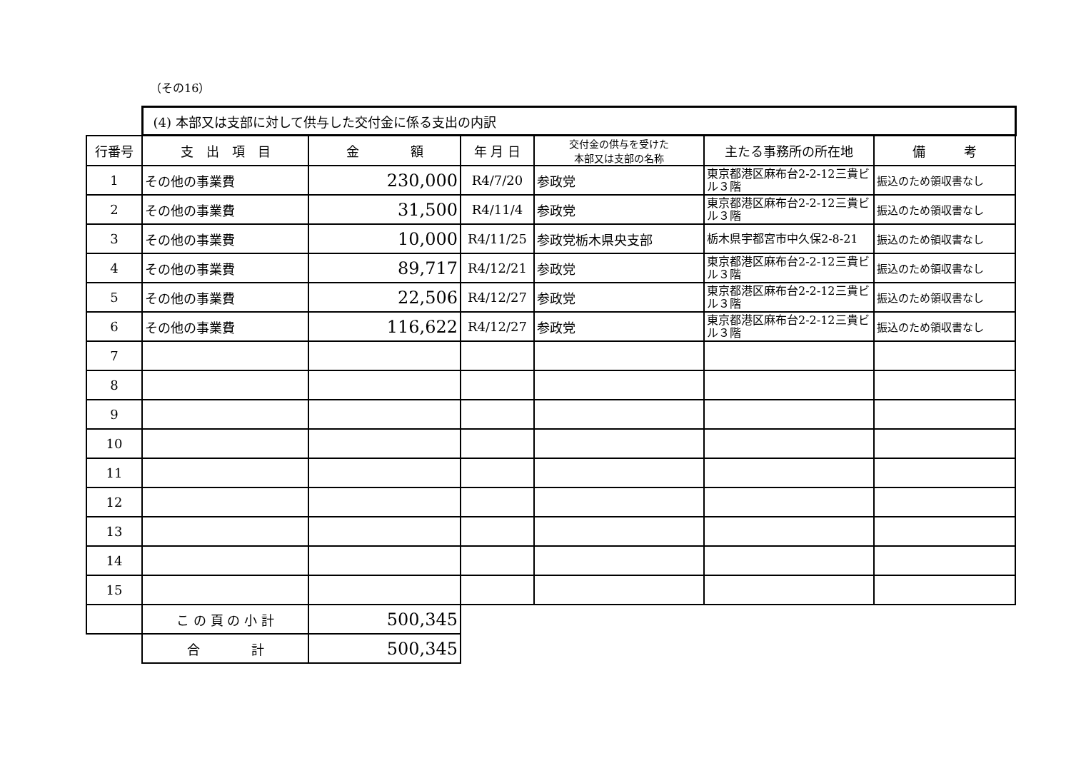（その16）
| | (4) 本部又は支部に対して供与した交付金に係る支出の内訳 | | | | | |
| 行番号 | 支 出 項 目 | 金 額 | 年 月 日 | 交付金の供与を受けた 本部又は支部の名称 | 主たる事務所の所在地 | 備 考 |
| 1 | その他の事業費 | 230,000 | R4/7/20 | 参政党 | 東京都港区麻布台2-2-12三貴ビル３階 | 振込のため領収書なし |
| 2 | その他の事業費 | 31,500 | R4/11/4 | 参政党 | 東京都港区麻布台2-2-12三貴ビル３階 | 振込のため領収書なし |
| 3 | その他の事業費 | 10,000 | R4/11/25 | 参政党栃木県央支部 | 栃木県宇都宮市中久保2-8-21 | 振込のため領収書なし |
| 4 | その他の事業費 | 89,717 | R4/12/21 | 参政党 | 東京都港区麻布台2-2-12三貴ビル３階 | 振込のため領収書なし |
| 5 | その他の事業費 | 22,506 | R4/12/27 | 参政党 | 東京都港区麻布台2-2-12三貴ビル３階 | 振込のため領収書なし |
| 6 | その他の事業費 | 116,622 | R4/12/27 | 参政党 | 東京都港区麻布台2-2-12三貴ビル３階 | 振込のため領収書なし |
| 7 | | | | | | |
| 8 | | | | | | |
| 9 | | | | | | |
| 10 | | | | | | |
| 11 | | | | | | |
| 12 | | | | | | |
| 13 | | | | | | |
| 14 | | | | | | |
| 15 | | | | | | |
| | こ の 頁 の 小 計 | 500,345 | | | | |
| | 合 計 | 500,345 | | | | |